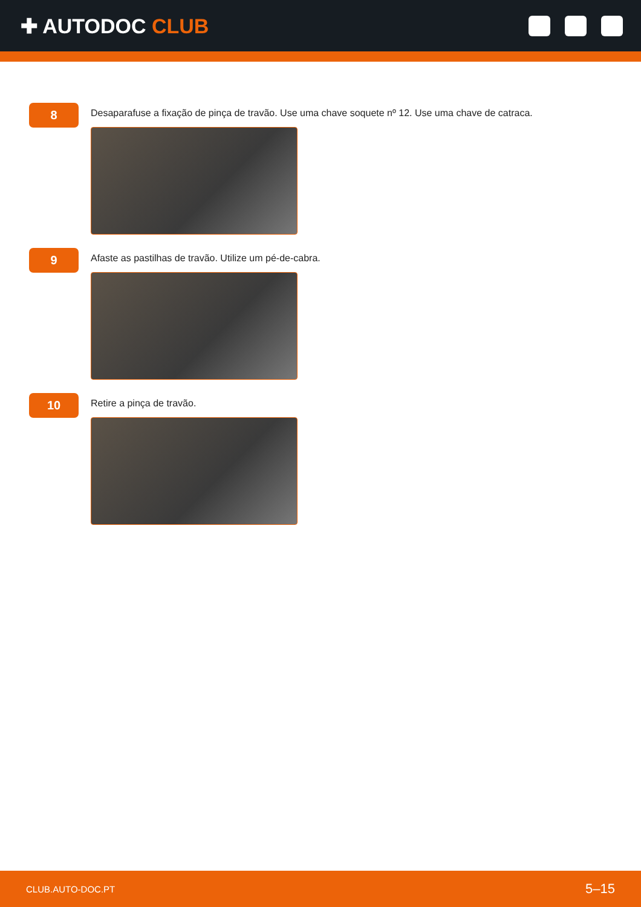✚ AUTODOC CLUB
8
Desaparafuse a fixação de pinça de travão. Use uma chave soquete nº 12. Use uma chave de catraca.
9
Afaste as pastilhas de travão. Utilize um pé-de-cabra.
10
Retire a pinça de travão.
CLUB.AUTO-DOC.PT 5–15